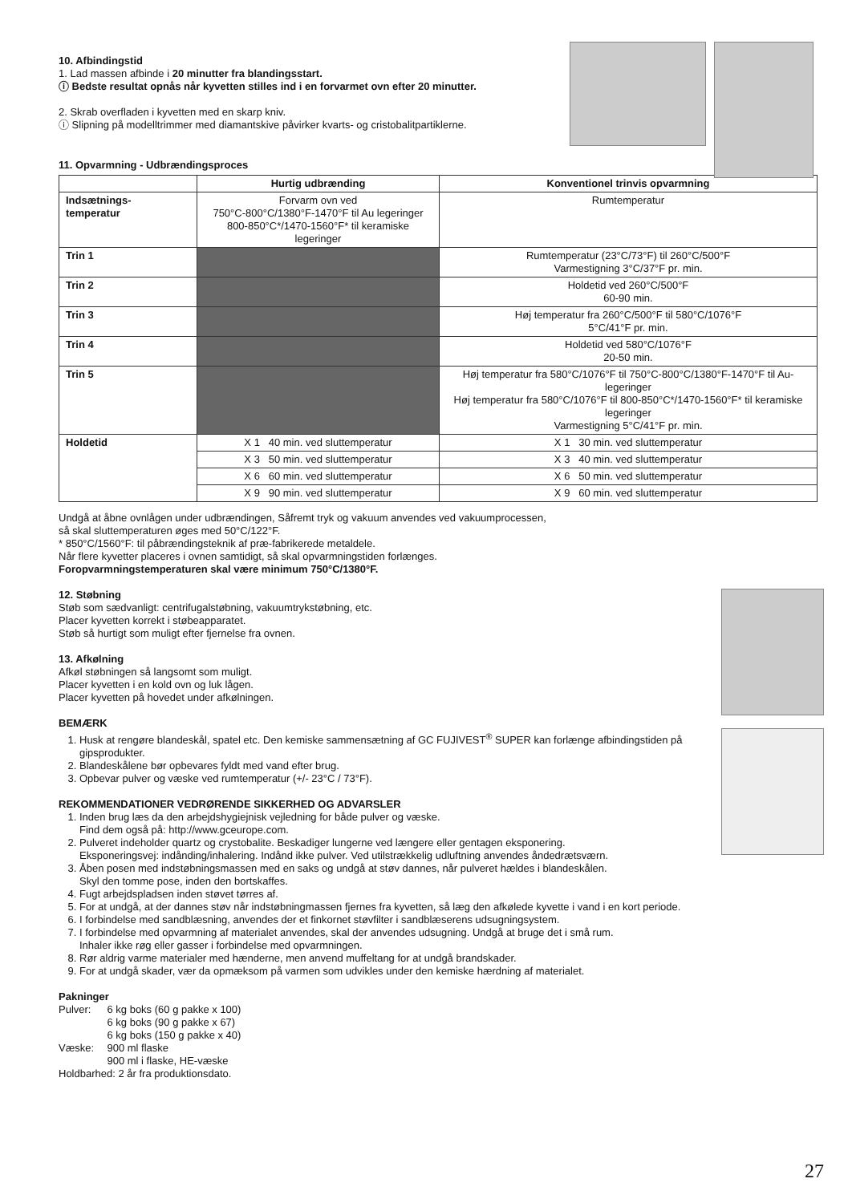10. Afbindingstid
1. Lad massen afbinde i 20 minutter fra blandingsstart.
ⓘ Bedste resultat opnås når kyvetten stilles ind i en forvarmet ovn efter 20 minutter.
2. Skrab overfladen i kyvetten med en skarp kniv.
ⓘ Slipning på modelltrimmer med diamantskive påvirker kvarts- og cristobalitpartiklerne.
11. Opvarmning - Udbrændingsproces
| | Hurtig udbrænding | Konventionel trinvis opvarmning |
| --- | --- | --- |
| Indsætnings- temperatur | Forvarm ovn ved 750°C-800°C/1380°F-1470°F til Au legeringer 800-850°C*/1470-1560°F* til keramiske legeringer | Rumtemperatur |
| Trin 1 | | Rumtemperatur (23°C/73°F) til 260°C/500°F Varmestigning 3°C/37°F pr. min. |
| Trin 2 | | Holdetid ved 260°C/500°F 60-90 min. |
| Trin 3 | | Høj temperatur fra 260°C/500°F til 580°C/1076°F 5°C/41°F pr. min. |
| Trin 4 | | Holdetid ved 580°C/1076°F 20-50 min. |
| Trin 5 | | Høj temperatur fra 580°C/1076°F til 750°C-800°C/1380°F-1470°F til Au-legeringer Høj temperatur fra 580°C/1076°F til 800-850°C*/1470-1560°F* til keramiske legeringer Varmestigning 5°C/41°F pr. min. |
| Holdetid | X 1 40 min. ved sluttemperatur | X 1 30 min. ved sluttemperatur |
| | X 3 50 min. ved sluttemperatur | X 3 40 min. ved sluttemperatur |
| | X 6 60 min. ved sluttemperatur | X 6 50 min. ved sluttemperatur |
| | X 9 90 min. ved sluttemperatur | X 9 60 min. ved sluttemperatur |
Undgå at åbne ovnlågen under udbrændingen, Såfremt tryk og vakuum anvendes ved vakuumprocessen,
så skal sluttemperaturen øges med 50°C/122°F.
* 850°C/1560°F: til påbrændingsteknik af præ-fabrikerede metaldele.
Når flere kyvetter placeres i ovnen samtidigt, så skal opvarmningstiden forlænges.
Foropvarmningstemperaturen skal være minimum 750°C/1380°F.
12. Støbning
Støb som sædvanligt: centrifugalstøbning, vakuumtrykstøbning, etc.
Placer kyvetten korrekt i støbeapparatet.
Støb så hurtigt som muligt efter fjernelse fra ovnen.
13. Afkølning
Afkøl støbningen så langsomt som muligt.
Placer kyvetten i en kold ovn og luk lågen.
Placer kyvetten på hovedet under afkølningen.
BEMÆRK
1. Husk at rengøre blandeskål, spatel etc. Den kemiske sammensætning af GC FUJIVEST<sup>®</sup> SUPER kan forlænge afbindingstiden på gipsprodukter.
2. Blandeskålene bør opbevares fyldt med vand efter brug.
3. Opbevar pulver og væske ved rumtemperatur (+/- 23°C / 73°F).
REKOMMENDATIONER VEDRØRENDE SIKKERHED OG ADVARSLER
1. Inden brug læs da den arbejdshygiejnisk vejledning for både pulver og væske.
Find dem også på: http://www.gceurope.com.
2. Pulveret indeholder quartz og crystobalite. Beskadiger lungerne ved længere eller gentagen eksponering.
Eksponeringsvej: indånding/inhalering. Indånd ikke pulver. Ved utilstrækkelig udluftning anvendes åndedrætsværn.
3. Åben posen med indstøbningsmassen med en saks og undgå at støv dannes, når pulveret hældes i blandeskålen.
Skyl den tomme pose, inden den bortskaffes.
4. Fugt arbejdspladsen inden støvet tørres af.
5. For at undgå, at der dannes støv når indstøbningmassen fjernes fra kyvetten, så læg den afkølede kyvette i vand i en kort periode.
6. I forbindelse med sandblæsning, anvendes der et finkornet støvfilter i sandblæserens udsugningsystem.
7. I forbindelse med opvarmning af materialet anvendes, skal der anvendes udsugning. Undgå at bruge det i små rum.
Inhaler ikke røg eller gasser i forbindelse med opvarmningen.
8. Rør aldrig varme materialer med hænderne, men anvend muffeltang for at undgå brandskader.
9. For at undgå skader, vær da opmæksom på varmen som udvikles under den kemiske hærdning af materialet.
Pakninger
| Pulver: | 6 kg boks (60 g pakke x 100) 6 kg boks (90 g pakke x 67) 6 kg boks (150 g pakke x 40) |
| Væske: | 900 ml flaske 900 ml i flaske, HE-væske |
Holdbarhed: 2 år fra produktionsdato.
27